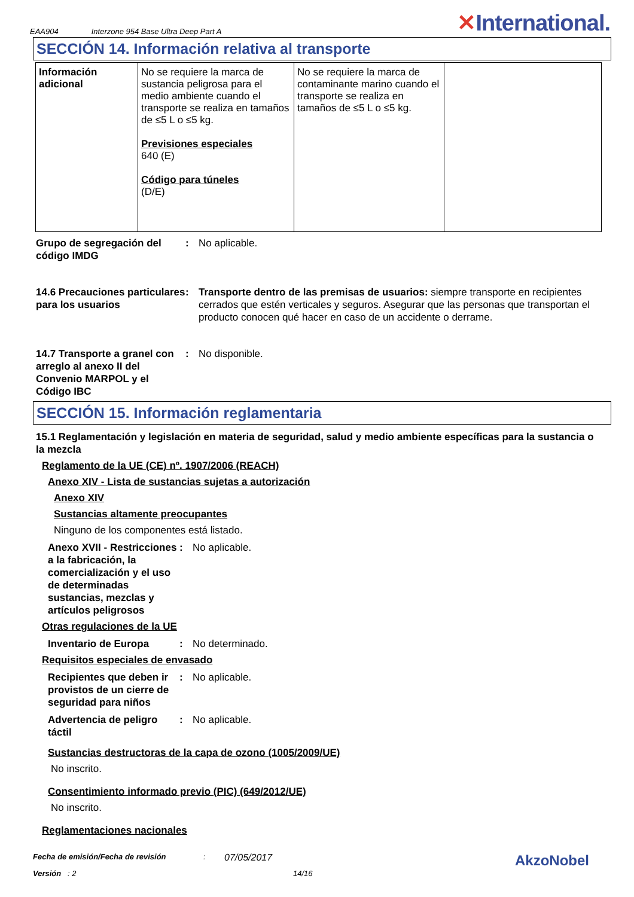EAA904 Interzone 954 Base Ultra Deep Part A ✕International.
SECCIÓN 14. Información relativa al transporte
| Información adicional | No se requiere la marca de sustancia peligrosa para el medio ambiente cuando el transporte se realiza en tamaños de ≤5 L o ≤5 kg. Previsiones especiales 640 (E) Código para túneles (D/E) | No se requiere la marca de contaminante marino cuando el transporte se realiza en tamaños de ≤5 L o ≤5 kg. | |
Grupo de segregación del código IMDG
: No aplicable.
14.6 Precauciones particulares para los usuarios
: Transporte dentro de las premisas de usuarios: siempre transporte en recipientes cerrados que estén verticales y seguros. Asegurar que las personas que transportan el producto conocen qué hacer en caso de un accidente o derrame.
14.7 Transporte a granel con arreglo al anexo II del Convenio MARPOL y el Código IBC
: No disponible.
SECCIÓN 15. Información reglamentaria
15.1 Reglamentación y legislación en materia de seguridad, salud y medio ambiente específicas para la sustancia o la mezcla
Reglamento de la UE (CE) nº. 1907/2006 (REACH)
Anexo XIV - Lista de sustancias sujetas a autorización
Anexo XIV
Sustancias altamente preocupantes
Ninguno de los componentes está listado.
Anexo XVII - Restricciones a la fabricación, la comercialización y el uso de determinadas sustancias, mezclas y artículos peligrosos
: No aplicable.
Otras regulaciones de la UE
Inventario de Europa : No determinado.
Requisitos especiales de envasado
Recipientes que deben ir provistos de un cierre de seguridad para niños
: No aplicable.
Advertencia de peligro táctil
: No aplicable.
Sustancias destructoras de la capa de ozono (1005/2009/UE)
No inscrito.
Consentimiento informado previo (PIC) (649/2012/UE)
No inscrito.
Reglamentaciones nacionales
Fecha de emisión/Fecha de revisión: 07/05/2017 AkzoNobel
Versión : 2 14/16